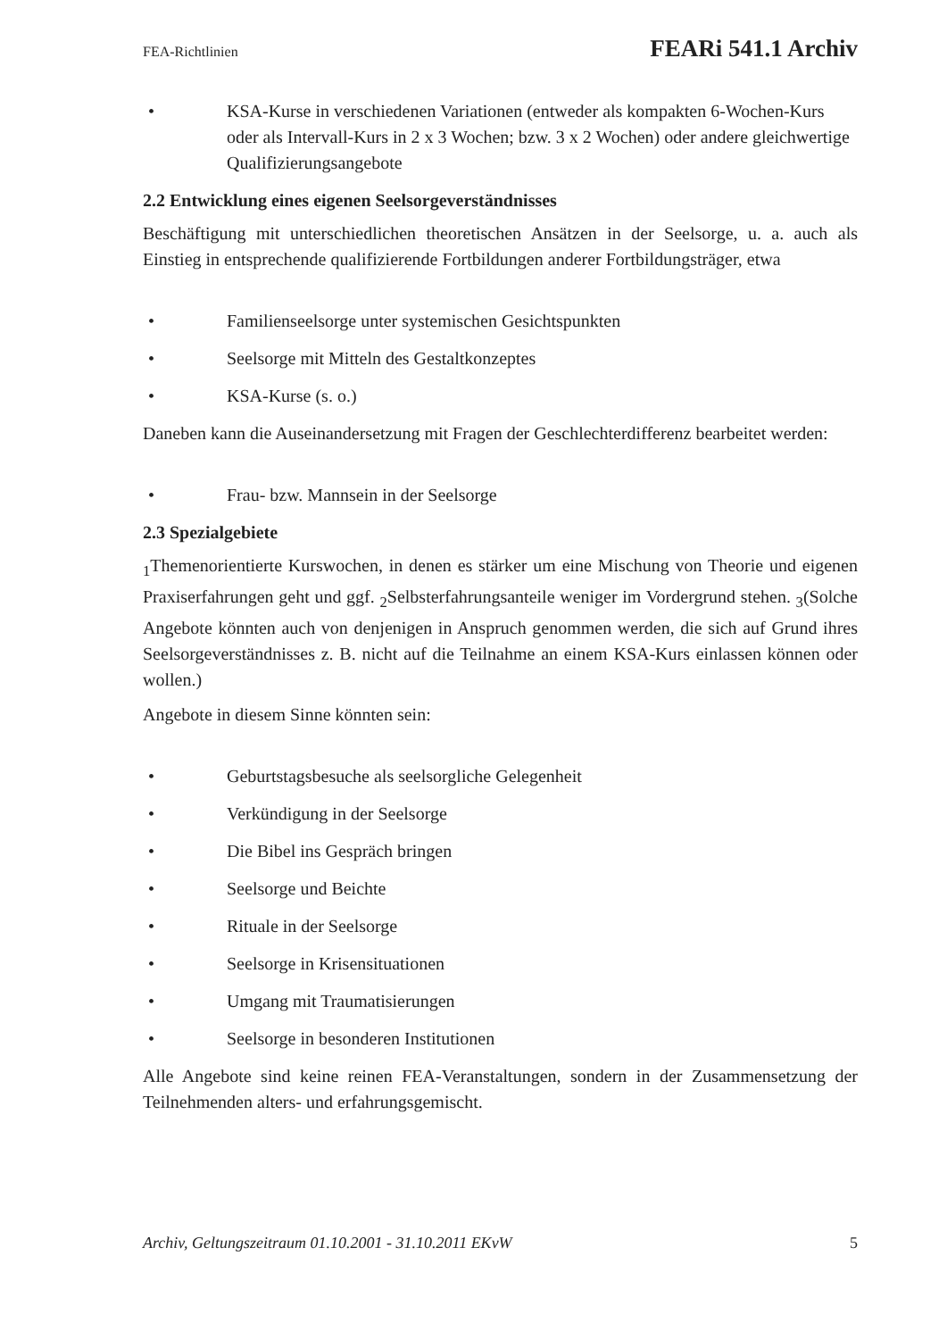FEA-Richtlinien FEARi 541.1 Archiv
• KSA-Kurse in verschiedenen Variationen (entweder als kompakten 6-Wochen-Kurs oder als Intervall-Kurs in 2 x 3 Wochen; bzw. 3 x 2 Wochen) oder andere gleichwertige Qualifizierungsangebote
2.2 Entwicklung eines eigenen Seelsorgeverständnisses
Beschäftigung mit unterschiedlichen theoretischen Ansätzen in der Seelsorge, u. a. auch als Einstieg in entsprechende qualifizierende Fortbildungen anderer Fortbildungsträger, etwa
• Familienseelsorge unter systemischen Gesichtspunkten
• Seelsorge mit Mitteln des Gestaltkonzeptes
• KSA-Kurse (s. o.)
Daneben kann die Auseinandersetzung mit Fragen der Geschlechterdifferenz bearbeitet werden:
• Frau- bzw. Mannsein in der Seelsorge
2.3 Spezialgebiete
<sub>1</sub>Themenorientierte Kurswochen, in denen es stärker um eine Mischung von Theorie und eigenen Praxiserfahrungen geht und ggf. <sub>2</sub>Selbsterfahrungsanteile weniger im Vordergrund stehen. <sub>3</sub>(Solche Angebote könnten auch von denjenigen in Anspruch genommen werden, die sich auf Grund ihres Seelsorgeverständnisses z. B. nicht auf die Teilnahme an einem KSA-Kurs einlassen können oder wollen.)
Angebote in diesem Sinne könnten sein:
• Geburtstagsbesuche als seelsorgliche Gelegenheit
• Verkündigung in der Seelsorge
• Die Bibel ins Gespräch bringen
• Seelsorge und Beichte
• Rituale in der Seelsorge
• Seelsorge in Krisensituationen
• Umgang mit Traumatisierungen
• Seelsorge in besonderen Institutionen
Alle Angebote sind keine reinen FEA-Veranstaltungen, sondern in der Zusammensetzung der Teilnehmenden alters- und erfahrungsgemischt.
Archiv, Geltungszeitraum 01.10.2001 - 31.10.2011 EKvW 5